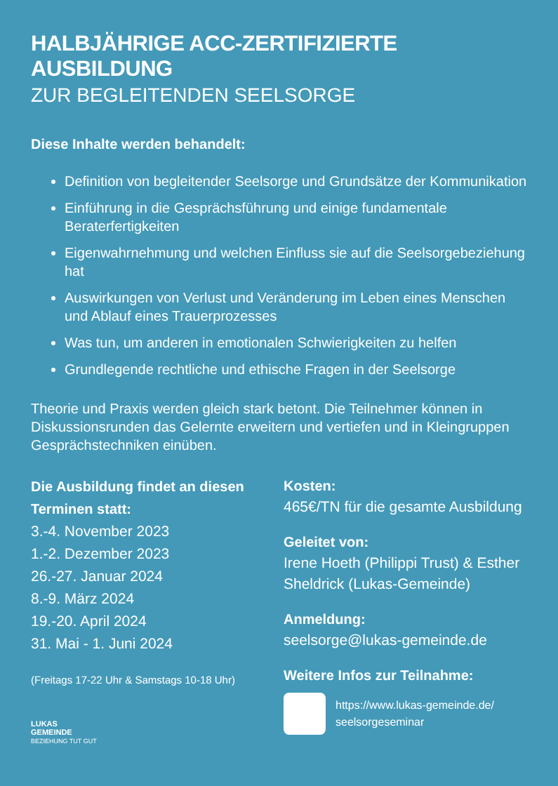HALBJÄHRIGE ACC-ZERTIFIZIERTE AUSBILDUNG
ZUR BEGLEITENDEN SEELSORGE
Diese Inhalte werden behandelt:
Definition von begleitender Seelsorge und Grundsätze der Kommunikation
Einführung in die Gesprächsführung und einige fundamentale Beraterfertigkeiten
Eigenwahrnehmung und welchen Einfluss sie auf die Seelsorgebeziehung hat
Auswirkungen von Verlust und Veränderung im Leben eines Menschen und Ablauf eines Trauerprozesses
Was tun, um anderen in emotionalen Schwierigkeiten zu helfen
Grundlegende rechtliche und ethische Fragen in der Seelsorge
Theorie und Praxis werden gleich stark betont. Die Teilnehmer können in Diskussionsrunden das Gelernte erweitern und vertiefen und in Kleingruppen Gesprächstechniken einüben.
Die Ausbildung findet an diesen Terminen statt:
3.-4. November 2023
1.-2. Dezember 2023
26.-27. Januar 2024
8.-9. März 2024
19.-20. April 2024
31. Mai - 1. Juni 2024
(Freitags 17-22 Uhr & Samstags 10-18 Uhr)
LUKAS
GEMEINDE
BEZIEHUNG TUT GUT
Kosten:
465€/TN für die gesamte Ausbildung
Geleitet von:
Irene Hoeth (Philippi Trust) & Esther Sheldrick (Lukas-Gemeinde)
Anmeldung:
seelsorge@lukas-gemeinde.de
Weitere Infos zur Teilnahme:
https://www.lukas-gemeinde.de/
seelsorgeseminar